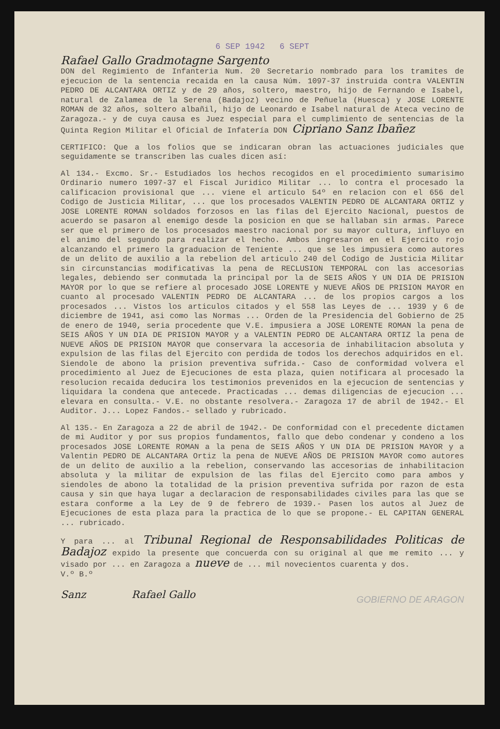6 SEP 1942 6 SEPT
Rafael Gallo Gradmotagne Sargento
DON del Regimiento de Infanteria Num. 20 Secretario nombrado para los tramites de ejecucion de la sentencia recaida en la causa Núm. 1097-37 instruida contra VALENTIN PEDRO DE ALCANTARA ORTIZ y de 29 años, soltero, maestro, hijo de Fernando e Isabel, natural de Zalamea de la Serena (Badajoz) vecino de Peñuela (Huesca) y JOSE LORENTE ROMAN de 32 años, soltero albañil, hijo de Leonardo e Isabel natural de Ateca vecino de Zaragoza.- y de cuya causa es Juez especial para el cumplimiento de sentencias de la Quinta Region Militar el Oficial de Infatería DON Cipriano Sanz Ibañez
CERTIFICO: Que a los folios que se indicaran obran las actuaciones judiciales que seguidamente se transcriben las cuales dicen así:
Al 134.- Excmo. Sr.- Estudiados los hechos recogidos en el procedimiento sumarisimo Ordinario numero 1097-37 el Fiscal Juridico Militar ... lo contra el procesado la calificacion provisional que ... viene el articulo 54º en relacion con el 656 del Codigo de Justicia Militar, ... que los procesados VALENTIN PEDRO DE ALCANTARA ORTIZ y JOSE LORENTE ROMAN soldados forzosos en las filas del Ejercito Nacional, puestos de acuerdo se pasaron al enemigo desde la posicion en que se hallaban sin armas. Parece ser que el primero de los procesados maestro nacional por su mayor cultura, influyo en el animo del segundo para realizar el hecho. Ambos ingresaron en el Ejercito rojo alcanzando el primero la graduacion de Teniente ... que se les impusiera como autores de un delito de auxilio a la rebelion del articulo 240 del Codigo de Justicia Militar sin circunstancias modificativas la pena de RECLUSION TEMPORAL con las accesorias legales, debiendo ser conmutada la principal por la de SEIS AÑOS Y UN DIA DE PRISION MAYOR por lo que se refiere al procesado JOSE LORENTE y NUEVE AÑOS DE PRISION MAYOR en cuanto al procesado VALENTIN PEDRO DE ALCANTARA ... de los propios cargos a los procesados ... Vistos los articulos citados y el 558 las Leyes de ... 1939 y 6 de diciembre de 1941, asi como las Normas ... Orden de la Presidencia del Gobierno de 25 de enero de 1940, seria procedente que V.E. impusiera a JOSE LORENTE ROMAN la pena de SEIS AÑOS Y UN DIA DE PRISION MAYOR y a VALENTIN PEDRO DE ALCANTARA ORTIZ la pena de NUEVE AÑOS DE PRISION MAYOR que conservara la accesoria de inhabilitacion absoluta y expulsion de las filas del Ejercito con perdida de todos los derechos adquiridos en el. Siendole de abono la prision preventiva sufrida.- Caso de conformidad volvera el procedimiento al Juez de Ejecuciones de esta plaza, quien notificara al procesado la resolucion recaida deducira los testimonios prevenidos en la ejecucion de sentencias y liquidara la condena que antecede. Practicadas ... demas diligencias de ejecucion ... elevara en consulta.- V.E. no obstante resolvera.- Zaragoza 17 de abril de 1942.- El Auditor. J... Lopez Fandos.- sellado y rubricado.
Al 135.- En Zaragoza a 22 de abril de 1942.- De conformidad con el precedente dictamen de mi Auditor y por sus propios fundamentos, fallo que debo condenar y condeno a los procesados JOSE LORENTE ROMAN a la pena de SEIS AÑOS Y UN DIA DE PRISION MAYOR y a Valentin PEDRO DE ALCANTARA Ortiz la pena de NUEVE AÑOS DE PRISION MAYOR como autores de un delito de auxilio a la rebelion, conservando las accesorias de inhabilitacion absoluta y la militar de expulsion de las filas del Ejercito como para ambos y siendoles de abono la totalidad de la prision preventiva sufrida por razon de esta causa y sin que haya lugar a declaracion de responsabilidades civiles para las que se estara conforme a la Ley de 9 de febrero de 1939.- Pasen los autos al Juez de Ejecuciones de esta plaza para la practica de lo que se propone.- EL CAPITAN GENERAL ... rubricado.
Y para ... al Tribunal Regional de Responsabilidades Politicas de Badajoz expido la presente que concuerda con su original al que me remito ... y visado por ... en Zaragoza a nueve de ... mil novecientos cuarenta y dos.
V.º B.º
Sanz Rafael Gallo GOBIERNO DE ARAGON